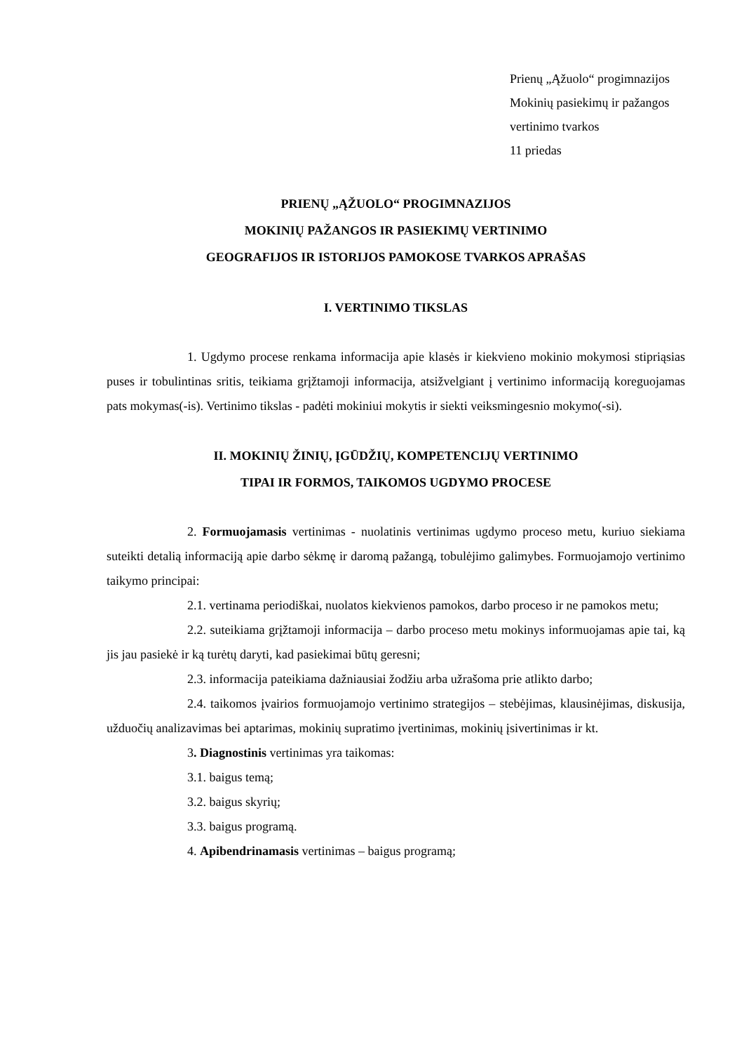Prienų „Ąžuolo“ progimnazijos
Mokinių pasiekimų ir pažangos
vertinimo tvarkos
11 priedas
PRIENŲ „ĄŽUOLO“ PROGIMNAZIJOS
MOKINIŲ PAŽANGOS IR PASIEKIMŲ VERTINIMO
GEOGRAFIJOS IR ISTORIJOS PAMOKOSE TVARKOS APRAŠAS
I. VERTINIMO TIKSLAS
1. Ugdymo procese renkama informacija apie klasės ir kiekvieno mokinio mokymosi stipriąsias puses ir tobulintinas sritis, teikiama grįžtamoji informacija, atsižvelgiant į vertinimo informaciją koreguojamas pats mokymas(-is). Vertinimo tikslas - padėti mokiniui mokytis ir siekti veiksmingesnio mokymo(-si).
II. MOKINIŲ ŽINIŲ, ĮGŪDŽIŲ, KOMPETENCIJŲ VERTINIMO
TIPAI IR FORMOS, TAIKOMOS UGDYMO PROCESE
2. Formuojamasis vertinimas - nuolatinis vertinimas ugdymo proceso metu, kuriuo siekiama suteikti detalią informaciją apie darbo sėkmę ir daromą pažangą, tobulėjimo galimybes. Formuojamojo vertinimo taikymo principai:
2.1. vertinama periodiškai, nuolatos kiekvienos pamokos, darbo proceso ir ne pamokos metu;
2.2. suteikiama grįžtamoji informacija – darbo proceso metu mokinys informuojamas apie tai, ką jis jau pasiekė ir ką turėtų daryti, kad pasiekimai būtų geresni;
2.3. informacija pateikiama dažniausiai žodžiu arba užrašoma prie atlikto darbo;
2.4. taikomos įvairios formuojamojo vertinimo strategijos – stebėjimas, klausinėjimas, diskusija, užduočių analizavimas bei aptarimas, mokinių supratimo įvertinimas, mokinių įsivertinimas ir kt.
3. Diagnostinis vertinimas yra taikomas:
3.1. baigus temą;
3.2. baigus skyrių;
3.3. baigus programą.
4. Apibendrinamasis vertinimas – baigus programą;